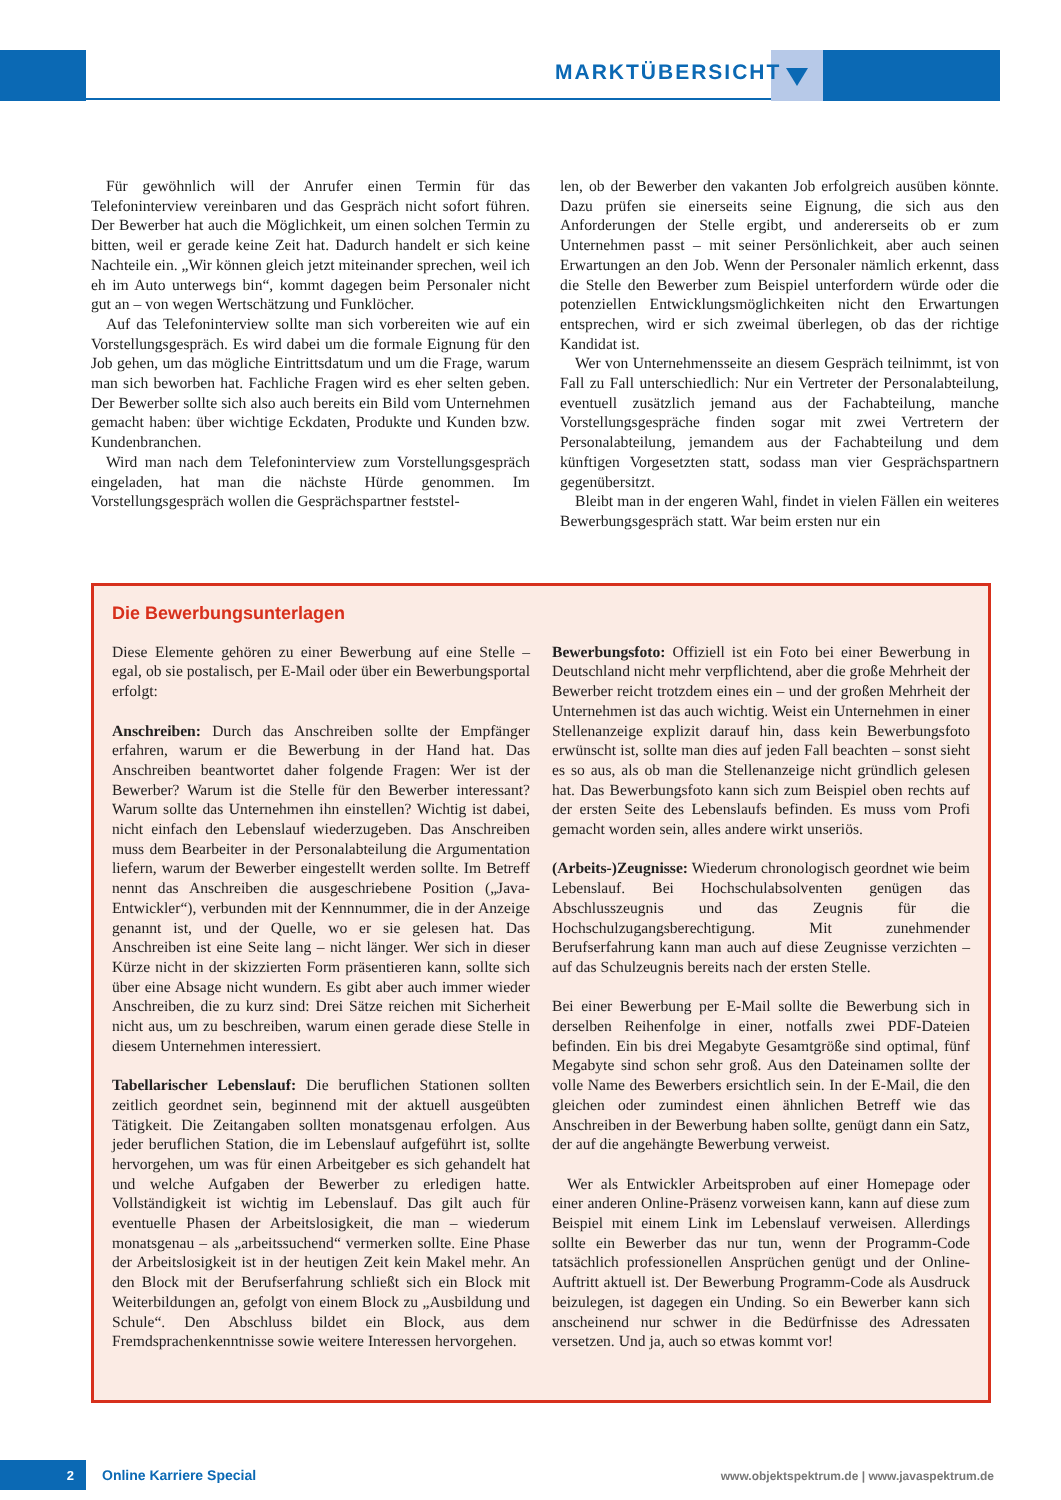MARKTÜBERSICHT
Für gewöhnlich will der Anrufer einen Termin für das Telefoninterview vereinbaren und das Gespräch nicht sofort führen. Der Bewerber hat auch die Möglichkeit, um einen solchen Termin zu bitten, weil er gerade keine Zeit hat. Dadurch handelt er sich keine Nachteile ein. „Wir können gleich jetzt miteinander sprechen, weil ich eh im Auto unterwegs bin“, kommt dagegen beim Personaler nicht gut an – von wegen Wertschätzung und Funklöcher.
Auf das Telefoninterview sollte man sich vorbereiten wie auf ein Vorstellungsgespräch. Es wird dabei um die formale Eignung für den Job gehen, um das mögliche Eintrittsdatum und um die Frage, warum man sich beworben hat. Fachliche Fragen wird es eher selten geben. Der Bewerber sollte sich also auch bereits ein Bild vom Unternehmen gemacht haben: über wichtige Eckdaten, Produkte und Kunden bzw. Kundenbranchen.
Wird man nach dem Telefoninterview zum Vorstellungsgespräch eingeladen, hat man die nächste Hürde genommen. Im Vorstellungsgespräch wollen die Gesprächspartner feststel-
len, ob der Bewerber den vakanten Job erfolgreich ausüben könnte. Dazu prüfen sie einerseits seine Eignung, die sich aus den Anforderungen der Stelle ergibt, und andererseits ob er zum Unternehmen passt – mit seiner Persönlichkeit, aber auch seinen Erwartungen an den Job. Wenn der Personaler nämlich erkennt, dass die Stelle den Bewerber zum Beispiel unterfordern würde oder die potenziellen Entwicklungsmöglichkeiten nicht den Erwartungen entsprechen, wird er sich zweimal überlegen, ob das der richtige Kandidat ist.
Wer von Unternehmensseite an diesem Gespräch teilnimmt, ist von Fall zu Fall unterschiedlich: Nur ein Vertreter der Personalabteilung, eventuell zusätzlich jemand aus der Fachabteilung, manche Vorstellungsgespräche finden sogar mit zwei Vertretern der Personalabteilung, jemandem aus der Fachabteilung und dem künftigen Vorgesetzten statt, sodass man vier Gesprächspartnern gegenübersitzt.
Bleibt man in der engeren Wahl, findet in vielen Fällen ein weiteres Bewerbungsgespräch statt. War beim ersten nur ein
Die Bewerbungsunterlagen
Diese Elemente gehören zu einer Bewerbung auf eine Stelle – egal, ob sie postalisch, per E-Mail oder über ein Bewerbungsportal erfolgt:
Anschreiben: Durch das Anschreiben sollte der Empfänger erfahren, warum er die Bewerbung in der Hand hat. Das Anschreiben beantwortet daher folgende Fragen: Wer ist der Bewerber? Warum ist die Stelle für den Bewerber interessant? Warum sollte das Unternehmen ihn einstellen? Wichtig ist dabei, nicht einfach den Lebenslauf wiederzugeben. Das Anschreiben muss dem Bearbeiter in der Personalabteilung die Argumentation liefern, warum der Bewerber eingestellt werden sollte. Im Betreff nennt das Anschreiben die ausgeschriebene Position („Java-Entwickler“), verbunden mit der Kennnummer, die in der Anzeige genannt ist, und der Quelle, wo er sie gelesen hat. Das Anschreiben ist eine Seite lang – nicht länger. Wer sich in dieser Kürze nicht in der skizzierten Form präsentieren kann, sollte sich über eine Absage nicht wundern. Es gibt aber auch immer wieder Anschreiben, die zu kurz sind: Drei Sätze reichen mit Sicherheit nicht aus, um zu beschreiben, warum einen gerade diese Stelle in diesem Unternehmen interessiert.
Tabellarischer Lebenslauf: Die beruflichen Stationen sollten zeitlich geordnet sein, beginnend mit der aktuell ausgeübten Tätigkeit. Die Zeitangaben sollten monatsgenau erfolgen. Aus jeder beruflichen Station, die im Lebenslauf aufgeführt ist, sollte hervorgehen, um was für einen Arbeitgeber es sich gehandelt hat und welche Aufgaben der Bewerber zu erledigen hatte. Vollständigkeit ist wichtig im Lebenslauf. Das gilt auch für eventuelle Phasen der Arbeitslosigkeit, die man – wiederum monatsgenau – als „arbeitssuchend“ vermerken sollte. Eine Phase der Arbeitslosigkeit ist in der heutigen Zeit kein Makel mehr. An den Block mit der Berufserfahrung schließt sich ein Block mit Weiterbildungen an, gefolgt von einem Block zu „Ausbildung und Schule“. Den Abschluss bildet ein Block, aus dem Fremdsprachenkenntnisse sowie weitere Interessen hervorgehen.
Bewerbungsfoto: Offiziell ist ein Foto bei einer Bewerbung in Deutschland nicht mehr verpflichtend, aber die große Mehrheit der Bewerber reicht trotzdem eines ein – und der großen Mehrheit der Unternehmen ist das auch wichtig. Weist ein Unternehmen in einer Stellenanzeige explizit darauf hin, dass kein Bewerbungsfoto erwünscht ist, sollte man dies auf jeden Fall beachten – sonst sieht es so aus, als ob man die Stellenanzeige nicht gründlich gelesen hat. Das Bewerbungsfoto kann sich zum Beispiel oben rechts auf der ersten Seite des Lebenslaufs befinden. Es muss vom Profi gemacht worden sein, alles andere wirkt unseriös.
(Arbeits-)Zeugnisse: Wiederum chronologisch geordnet wie beim Lebenslauf. Bei Hochschulabsolventen genügen das Abschlusszeugnis und das Zeugnis für die Hochschulzugangsberechtigung. Mit zunehmender Berufserfahrung kann man auch auf diese Zeugnisse verzichten – auf das Schulzeugnis bereits nach der ersten Stelle.
Bei einer Bewerbung per E-Mail sollte die Bewerbung sich in derselben Reihenfolge in einer, notfalls zwei PDF-Dateien befinden. Ein bis drei Megabyte Gesamtgröße sind optimal, fünf Megabyte sind schon sehr groß. Aus den Dateinamen sollte der volle Name des Bewerbers ersichtlich sein. In der E-Mail, die den gleichen oder zumindest einen ähnlichen Betreff wie das Anschreiben in der Bewerbung haben sollte, genügt dann ein Satz, der auf die angehängte Bewerbung verweist.
Wer als Entwickler Arbeitsproben auf einer Homepage oder einer anderen Online-Präsenz vorweisen kann, kann auf diese zum Beispiel mit einem Link im Lebenslauf verweisen. Allerdings sollte ein Bewerber das nur tun, wenn der Programm-Code tatsächlich professionellen Ansprüchen genügt und der Online-Auftritt aktuell ist. Der Bewerbung Programm-Code als Ausdruck beizulegen, ist dagegen ein Unding. So ein Bewerber kann sich anscheinend nur schwer in die Bedürfnisse des Adressaten versetzen. Und ja, auch so etwas kommt vor!
2 Online Karriere Special
www.objektspektrum.de | www.javaspektrum.de